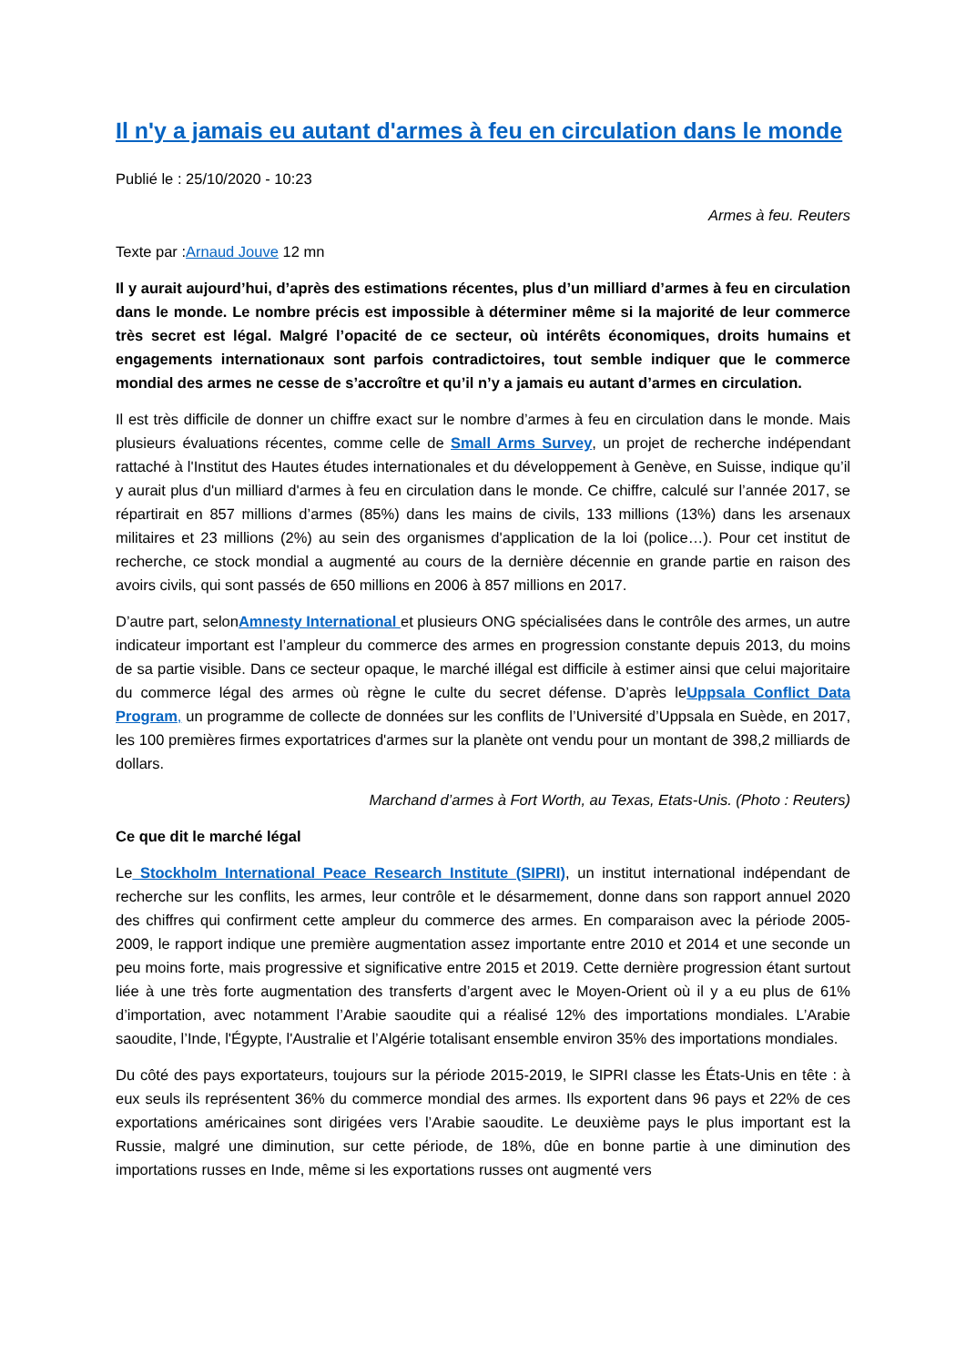Il n'y a jamais eu autant d'armes à feu en circulation dans le monde
Publié le : 25/10/2020 - 10:23
Armes à feu. Reuters
Texte par :Arnaud Jouve 12 mn
Il y aurait aujourd’hui, d’après des estimations récentes, plus d’un milliard d’armes à feu en circulation dans le monde. Le nombre précis est impossible à déterminer même si la majorité de leur commerce très secret est légal. Malgré l’opacité de ce secteur, où intérêts économiques, droits humains et engagements internationaux sont parfois contradictoires, tout semble indiquer que le commerce mondial des armes ne cesse de s’accroître et qu’il n’y a jamais eu autant d’armes en circulation.
Il est très difficile de donner un chiffre exact sur le nombre d’armes à feu en circulation dans le monde. Mais plusieurs évaluations récentes, comme celle de Small Arms Survey, un projet de recherche indépendant rattaché à l'Institut des Hautes études internationales et du développement à Genève, en Suisse, indique qu’il y aurait plus d'un milliard d'armes à feu en circulation dans le monde. Ce chiffre, calculé sur l’année 2017, se répartirait en 857 millions d’armes (85%) dans les mains de civils, 133 millions (13%) dans les arsenaux militaires et 23 millions (2%) au sein des organismes d'application de la loi (police…). Pour cet institut de recherche, ce stock mondial a augmenté au cours de la dernière décennie en grande partie en raison des avoirs civils, qui sont passés de 650 millions en 2006 à 857 millions en 2017.
D’autre part, selonAmnesty International et plusieurs ONG spécialisées dans le contrôle des armes, un autre indicateur important est l’ampleur du commerce des armes en progression constante depuis 2013, du moins de sa partie visible. Dans ce secteur opaque, le marché illégal est difficile à estimer ainsi que celui majoritaire du commerce légal des armes où règne le culte du secret défense. D’après leUppsala Conflict Data Program, un programme de collecte de données sur les conflits de l’Université d’Uppsala en Suède, en 2017, les 100 premières firmes exportatrices d'armes sur la planète ont vendu pour un montant de 398,2 milliards de dollars.
Marchand d’armes à Fort Worth, au Texas, Etats-Unis. (Photo : Reuters)
Ce que dit le marché légal
Le Stockholm International Peace Research Institute (SIPRI), un institut international indépendant de recherche sur les conflits, les armes, leur contrôle et le désarmement, donne dans son rapport annuel 2020 des chiffres qui confirment cette ampleur du commerce des armes. En comparaison avec la période 2005-2009, le rapport indique une première augmentation assez importante entre 2010 et 2014 et une seconde un peu moins forte, mais progressive et significative entre 2015 et 2019. Cette dernière progression étant surtout liée à une très forte augmentation des transferts d’argent avec le Moyen-Orient où il y a eu plus de 61% d’importation, avec notamment l’Arabie saoudite qui a réalisé 12% des importations mondiales. L’Arabie saoudite, l’Inde, l'Égypte, l'Australie et l’Algérie totalisant ensemble environ 35% des importations mondiales.
Du côté des pays exportateurs, toujours sur la période 2015-2019, le SIPRI classe les États-Unis en tête : à eux seuls ils représentent 36% du commerce mondial des armes. Ils exportent dans 96 pays et 22% de ces exportations américaines sont dirigées vers l’Arabie saoudite. Le deuxième pays le plus important est la Russie, malgré une diminution, sur cette période, de 18%, dûe en bonne partie à une diminution des importations russes en Inde, même si les exportations russes ont augmenté vers